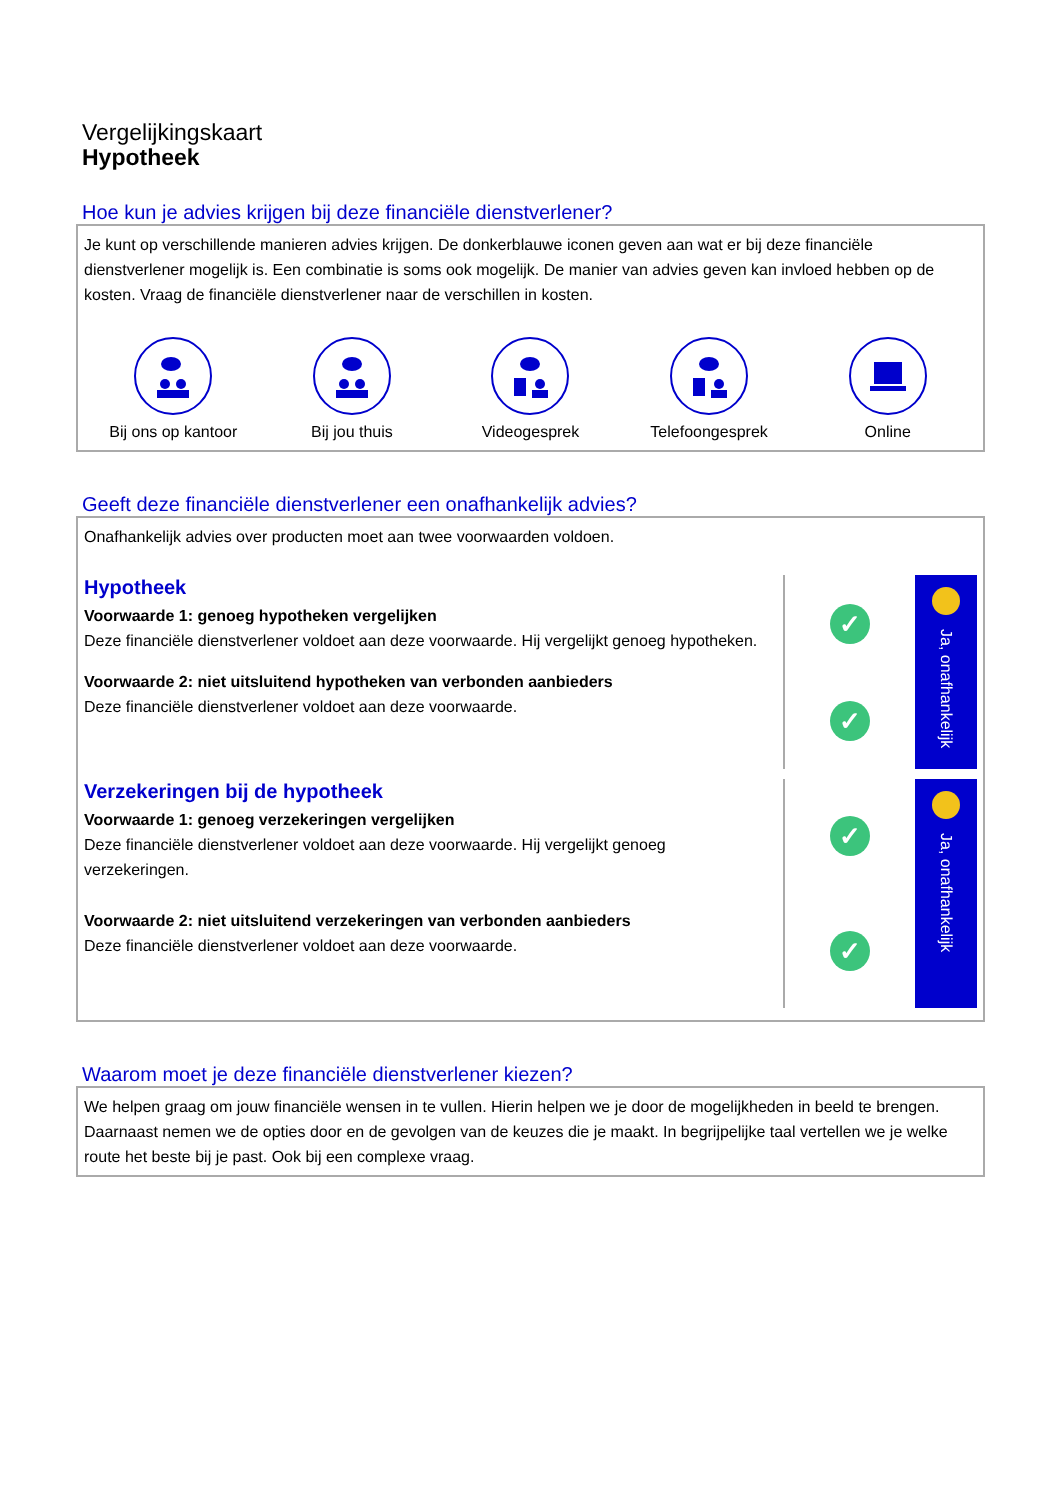Vergelijkingskaart
Hypotheek
Hoe kun je advies krijgen bij deze financiële dienstverlener?
Je kunt op verschillende manieren advies krijgen. De donkerblauwe iconen geven aan wat er bij deze financiële dienstverlener mogelijk is. Een combinatie is soms ook mogelijk. De manier van advies geven kan invloed hebben op de kosten. Vraag de financiële dienstverlener naar de verschillen in kosten.
Bij ons op kantoor
Bij jou thuis Videogesprek Telefoongesprek Online
Geeft deze financiële dienstverlener een onafhankelijk advies?
Onafhankelijk advies over producten moet aan twee voorwaarden voldoen.
Hypotheek
Voorwaarde 1: genoeg hypotheken vergelijken
Deze financiële dienstverlener voldoet aan deze voorwaarde. Hij vergelijkt genoeg hypotheken.
Voorwaarde 2: niet uitsluitend hypotheken van verbonden aanbieders
Deze financiële dienstverlener voldoet aan deze voorwaarde.
✓
✓
Ja, onafhankelijk
Verzekeringen bij de hypotheek
Voorwaarde 1: genoeg verzekeringen vergelijken
Deze financiële dienstverlener voldoet aan deze voorwaarde. Hij vergelijkt genoeg verzekeringen.
Voorwaarde 2: niet uitsluitend verzekeringen van verbonden aanbieders
Deze financiële dienstverlener voldoet aan deze voorwaarde.
✓
✓
Ja, onafhankelijk
Waarom moet je deze financiële dienstverlener kiezen?
We helpen graag om jouw financiële wensen in te vullen. Hierin helpen we je door de mogelijkheden in beeld te brengen. Daarnaast nemen we de opties door en de gevolgen van de keuzes die je maakt. In begrijpelijke taal vertellen we je welke route het beste bij je past. Ook bij een complexe vraag.